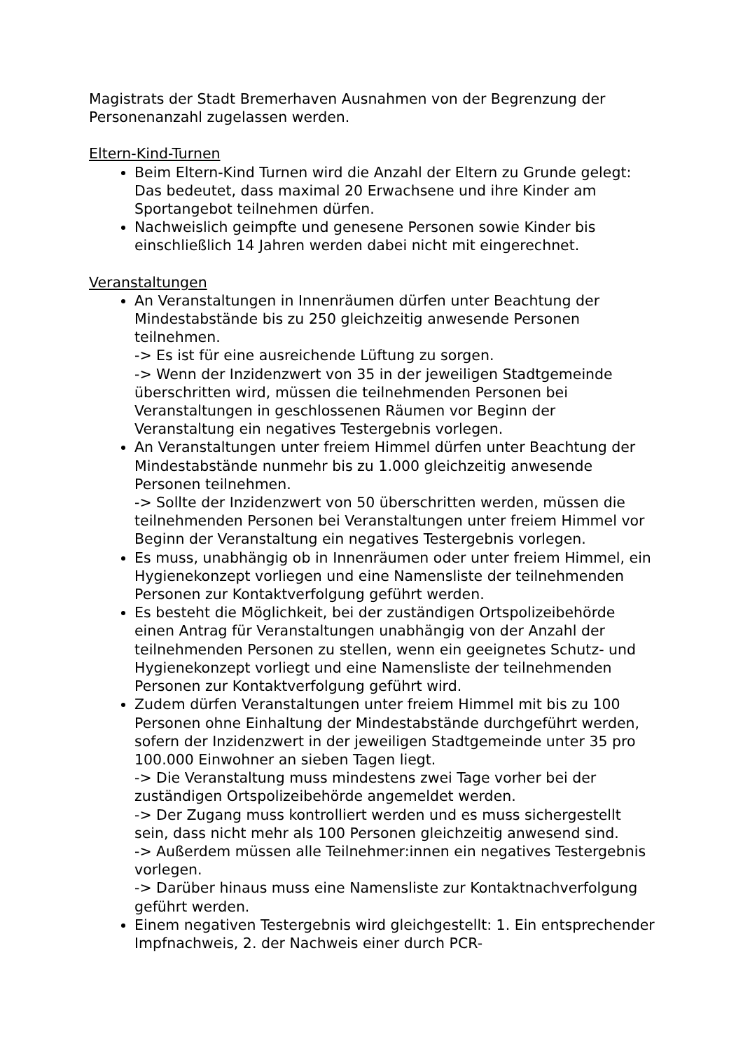Magistrats der Stadt Bremerhaven Ausnahmen von der Begrenzung der Personenanzahl zugelassen werden.
Eltern-Kind-Turnen
Beim Eltern-Kind Turnen wird die Anzahl der Eltern zu Grunde gelegt: Das bedeutet, dass maximal 20 Erwachsene und ihre Kinder am Sportangebot teilnehmen dürfen.
Nachweislich geimpfte und genesene Personen sowie Kinder bis einschließlich 14 Jahren werden dabei nicht mit eingerechnet.
Veranstaltungen
An Veranstaltungen in Innenräumen dürfen unter Beachtung der Mindestabstände bis zu 250 gleichzeitig anwesende Personen teilnehmen.
-> Es ist für eine ausreichende Lüftung zu sorgen.
-> Wenn der Inzidenzwert von 35 in der jeweiligen Stadtgemeinde überschritten wird, müssen die teilnehmenden Personen bei Veranstaltungen in geschlossenen Räumen vor Beginn der Veranstaltung ein negatives Testergebnis vorlegen.
An Veranstaltungen unter freiem Himmel dürfen unter Beachtung der Mindestabstände nunmehr bis zu 1.000 gleichzeitig anwesende Personen teilnehmen.
-> Sollte der Inzidenzwert von 50 überschritten werden, müssen die teilnehmenden Personen bei Veranstaltungen unter freiem Himmel vor Beginn der Veranstaltung ein negatives Testergebnis vorlegen.
Es muss, unabhängig ob in Innenräumen oder unter freiem Himmel, ein Hygienekonzept vorliegen und eine Namensliste der teilnehmenden Personen zur Kontaktverfolgung geführt werden.
Es besteht die Möglichkeit, bei der zuständigen Ortspolizeibehörde einen Antrag für Veranstaltungen unabhängig von der Anzahl der teilnehmenden Personen zu stellen, wenn ein geeignetes Schutz- und Hygienekonzept vorliegt und eine Namensliste der teilnehmenden Personen zur Kontaktverfolgung geführt wird.
Zudem dürfen Veranstaltungen unter freiem Himmel mit bis zu 100 Personen ohne Einhaltung der Mindestabstände durchgeführt werden, sofern der Inzidenzwert in der jeweiligen Stadtgemeinde unter 35 pro 100.000 Einwohner an sieben Tagen liegt.
-> Die Veranstaltung muss mindestens zwei Tage vorher bei der zuständigen Ortspolizeibehörde angemeldet werden.
-> Der Zugang muss kontrolliert werden und es muss sichergestellt sein, dass nicht mehr als 100 Personen gleichzeitig anwesend sind.
-> Außerdem müssen alle Teilnehmer:innen ein negatives Testergebnis vorlegen.
-> Darüber hinaus muss eine Namensliste zur Kontaktnachverfolgung geführt werden.
Einem negativen Testergebnis wird gleichgestellt: 1. Ein entsprechender Impfnachweis, 2. der Nachweis einer durch PCR-